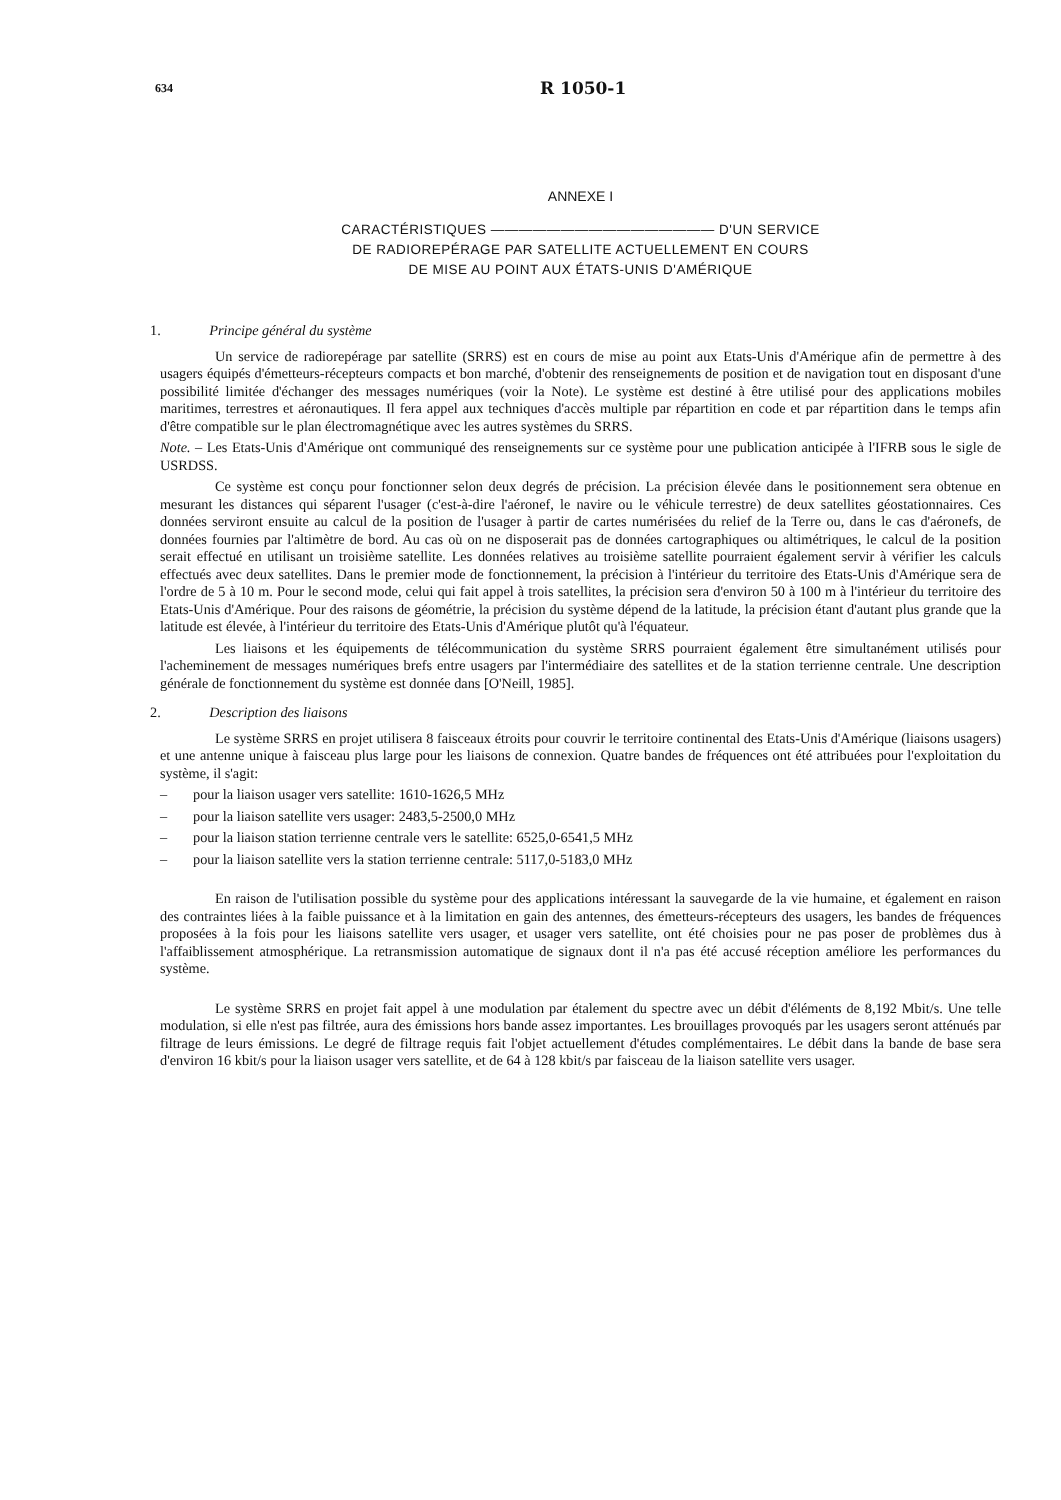634
R 1050-1
ANNEXE I
CARACTÉRISTIQUES ———————————————— D'UN SERVICE
DE RADIOREPÉRAGE PAR SATELLITE ACTUELLEMENT EN COURS
DE MISE AU POINT AUX ÉTATS-UNIS D'AMÉRIQUE
1. Principe général du système
Un service de radiorepérage par satellite (SRRS) est en cours de mise au point aux Etats-Unis d'Amérique afin de permettre à des usagers équipés d'émetteurs-récepteurs compacts et bon marché, d'obtenir des renseignements de position et de navigation tout en disposant d'une possibilité limitée d'échanger des messages numériques (voir la Note). Le système est destiné à être utilisé pour des applications mobiles maritimes, terrestres et aéronautiques. Il fera appel aux techniques d'accès multiple par répartition en code et par répartition dans le temps afin d'être compatible sur le plan électromagnétique avec les autres systèmes du SRRS.
Note. – Les Etats-Unis d'Amérique ont communiqué des renseignements sur ce système pour une publication anticipée à l'IFRB sous le sigle de USRDSS.
Ce système est conçu pour fonctionner selon deux degrés de précision. La précision élevée dans le positionnement sera obtenue en mesurant les distances qui séparent l'usager (c'est-à-dire l'aéronef, le navire ou le véhicule terrestre) de deux satellites géostationnaires. Ces données serviront ensuite au calcul de la position de l'usager à partir de cartes numérisées du relief de la Terre ou, dans le cas d'aéronefs, de données fournies par l'altimètre de bord. Au cas où on ne disposerait pas de données cartographiques ou altimétriques, le calcul de la position serait effectué en utilisant un troisième satellite. Les données relatives au troisième satellite pourraient également servir à vérifier les calculs effectués avec deux satellites. Dans le premier mode de fonctionnement, la précision à l'intérieur du territoire des Etats-Unis d'Amérique sera de l'ordre de 5 à 10 m. Pour le second mode, celui qui fait appel à trois satellites, la précision sera d'environ 50 à 100 m à l'intérieur du territoire des Etats-Unis d'Amérique. Pour des raisons de géométrie, la précision du système dépend de la latitude, la précision étant d'autant plus grande que la latitude est élevée, à l'intérieur du territoire des Etats-Unis d'Amérique plutôt qu'à l'équateur.
Les liaisons et les équipements de télécommunication du système SRRS pourraient également être simultanément utilisés pour l'acheminement de messages numériques brefs entre usagers par l'intermédiaire des satellites et de la station terrienne centrale. Une description générale de fonctionnement du système est donnée dans [O'Neill, 1985].
2. Description des liaisons
Le système SRRS en projet utilisera 8 faisceaux étroits pour couvrir le territoire continental des Etats-Unis d'Amérique (liaisons usagers) et une antenne unique à faisceau plus large pour les liaisons de connexion. Quatre bandes de fréquences ont été attribuées pour l'exploitation du système, il s'agit:
– pour la liaison usager vers satellite: 1610-1626,5 MHz
– pour la liaison satellite vers usager: 2483,5-2500,0 MHz
– pour la liaison station terrienne centrale vers le satellite: 6525,0-6541,5 MHz
– pour la liaison satellite vers la station terrienne centrale: 5117,0-5183,0 MHz
En raison de l'utilisation possible du système pour des applications intéressant la sauvegarde de la vie humaine, et également en raison des contraintes liées à la faible puissance et à la limitation en gain des antennes, des émetteurs-récepteurs des usagers, les bandes de fréquences proposées à la fois pour les liaisons satellite vers usager, et usager vers satellite, ont été choisies pour ne pas poser de problèmes dus à l'affaiblissement atmosphérique. La retransmission automatique de signaux dont il n'a pas été accusé réception améliore les performances du système.
Le système SRRS en projet fait appel à une modulation par étalement du spectre avec un débit d'éléments de 8,192 Mbit/s. Une telle modulation, si elle n'est pas filtrée, aura des émissions hors bande assez importantes. Les brouillages provoqués par les usagers seront atténués par filtrage de leurs émissions. Le degré de filtrage requis fait l'objet actuellement d'études complémentaires. Le débit dans la bande de base sera d'environ 16 kbit/s pour la liaison usager vers satellite, et de 64 à 128 kbit/s par faisceau de la liaison satellite vers usager.